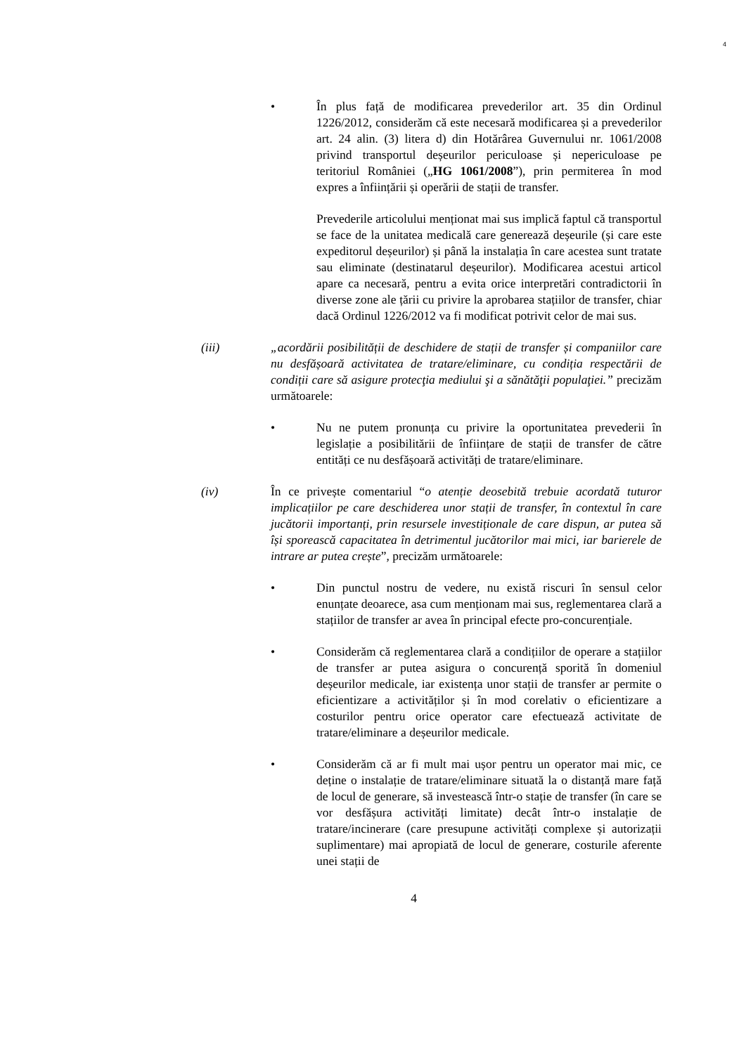4
• În plus față de modificarea prevederilor art. 35 din Ordinul 1226/2012, considerăm că este necesară modificarea și a prevederilor art. 24 alin. (3) litera d) din Hotărârea Guvernului nr. 1061/2008 privind transportul deșeurilor periculoase și nepericuloase pe teritoriul României („HG 1061/2008”), prin permiterea în mod expres a înființării și operării de stații de transfer.
Prevederile articolului menționat mai sus implică faptul că transportul se face de la unitatea medicală care generează deșeurile (și care este expeditorul deșeurilor) și până la instalația în care acestea sunt tratate sau eliminate (destinatarul deșeurilor). Modificarea acestui articol apare ca necesară, pentru a evita orice interpretări contradictorii în diverse zone ale țării cu privire la aprobarea stațiilor de transfer, chiar dacă Ordinul 1226/2012 va fi modificat potrivit celor de mai sus.
(iii) „acordării posibilității de deschidere de stații de transfer și companiilor care nu desfășoară activitatea de tratare/eliminare, cu condiția respectării de condiții care să asigure protecţia mediului şi a sănătăţii populaţiei.” precizăm următoarele:
• Nu ne putem pronunța cu privire la oportunitatea prevederii în legislație a posibilitării de înființare de stații de transfer de către entități ce nu desfășoară activități de tratare/eliminare.
(iv) În ce privește comentariul “o atenție deosebită trebuie acordată tuturor implicațiilor pe care deschiderea unor stații de transfer, în contextul în care jucătorii importanți, prin resursele investiționale de care dispun, ar putea să își sporească capacitatea în detrimentul jucătorilor mai mici, iar barierele de intrare ar putea crește”, precizăm următoarele:
• Din punctul nostru de vedere, nu există riscuri în sensul celor enunțate deoarece, asa cum menționam mai sus, reglementarea clară a stațiilor de transfer ar avea în principal efecte pro-concurențiale.
• Considerăm că reglementarea clară a condițiilor de operare a stațiilor de transfer ar putea asigura o concurență sporită în domeniul deșeurilor medicale, iar existența unor stații de transfer ar permite o eficientizare a activităților și în mod corelativ o eficientizare a costurilor pentru orice operator care efectuează activitate de tratare/eliminare a deșeurilor medicale.
• Considerăm că ar fi mult mai ușor pentru un operator mai mic, ce deține o instalație de tratare/eliminare situată la o distanță mare față de locul de generare, să investească într-o stație de transfer (în care se vor desfășura activități limitate) decât într-o instalație de tratare/incinerare (care presupune activități complexe și autorizații suplimentare) mai apropiată de locul de generare, costurile aferente unei stații de
4